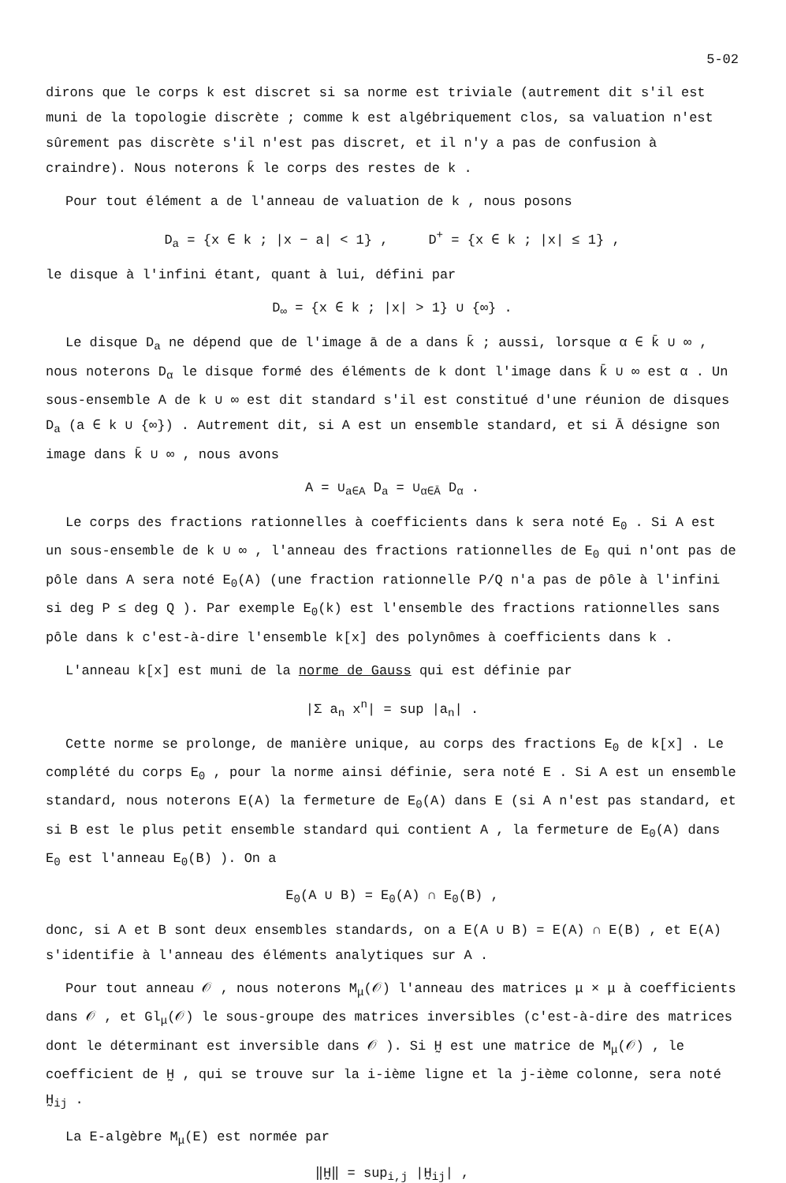5-02
dirons que le corps k est discret si sa norme est triviale (autrement dit s'il est muni de la topologie discrète ; comme k est algébriquement clos, sa valuation n'est sûrement pas discrète s'il n'est pas discret, et il n'y a pas de confusion à craindre). Nous noterons k̄ le corps des restes de k .
Pour tout élément a de l'anneau de valuation de k , nous posons
D<sub>a</sub> = {x ∈ k ; |x − a| < 1} , D<sup>+</sup> = {x ∈ k ; |x| ≤ 1} ,
le disque à l'infini étant, quant à lui, défini par
D<sub>∞</sub> = {x ∈ k ; |x| > 1} ∪ {∞} .
Le disque D<sub>a</sub> ne dépend que de l'image ā de a dans k̄ ; aussi, lorsque α ∈ k̄ ∪ ∞ , nous noterons D<sub>α</sub> le disque formé des éléments de k dont l'image dans k̄ ∪ ∞ est α . Un sous-ensemble A de k ∪ ∞ est dit standard s'il est constitué d'une réunion de disques D<sub>a</sub> (a ∈ k ∪ {∞}) . Autrement dit, si A est un ensemble standard, et si Ā désigne son image dans k̄ ∪ ∞ , nous avons
A = ∪<sub>a∈A</sub> D<sub>a</sub> = ∪<sub>α∈Ā</sub> D<sub>α</sub> .
Le corps des fractions rationnelles à coefficients dans k sera noté E<sub>0</sub> . Si A est un sous-ensemble de k ∪ ∞ , l'anneau des fractions rationnelles de E<sub>0</sub> qui n'ont pas de pôle dans A sera noté E<sub>0</sub>(A) (une fraction rationnelle P/Q n'a pas de pôle à l'infini si deg P ≤ deg Q ). Par exemple E<sub>0</sub>(k) est l'ensemble des fractions rationnelles sans pôle dans k c'est-à-dire l'ensemble k[x] des polynômes à coefficients dans k .
L'anneau k[x] est muni de la norme de Gauss qui est définie par
|Σ a<sub>n</sub> x<sup>n</sup>| = sup |a<sub>n</sub>| .
Cette norme se prolonge, de manière unique, au corps des fractions E<sub>0</sub> de k[x] . Le complété du corps E<sub>0</sub> , pour la norme ainsi définie, sera noté E . Si A est un ensemble standard, nous noterons E(A) la fermeture de E<sub>0</sub>(A) dans E (si A n'est pas standard, et si B est le plus petit ensemble standard qui contient A , la fermeture de E<sub>0</sub>(A) dans E<sub>0</sub> est l'anneau E<sub>0</sub>(B) ). On a
E<sub>0</sub>(A ∪ B) = E<sub>0</sub>(A) ∩ E<sub>0</sub>(B) ,
donc, si A et B sont deux ensembles standards, on a E(A ∪ B) = E(A) ∩ E(B) , et E(A) s'identifie à l'anneau des éléments analytiques sur A .
Pour tout anneau 𝒪 , nous noterons M<sub>μ</sub>(𝒪) l'anneau des matrices μ × μ à coefficients dans 𝒪 , et Gl<sub>μ</sub>(𝒪) le sous-groupe des matrices inversibles (c'est-à-dire des matrices dont le déterminant est inversible dans 𝒪 ). Si H̰ est une matrice de M<sub>μ</sub>(𝒪) , le coefficient de H̰ , qui se trouve sur la i-ième ligne et la j-ième colonne, sera noté H̰<sub>ij</sub> .
La E-algèbre M<sub>μ</sub>(E) est normée par
‖H̰‖ = sup<sub>i,j</sub> |H̰<sub>ij</sub>| ,